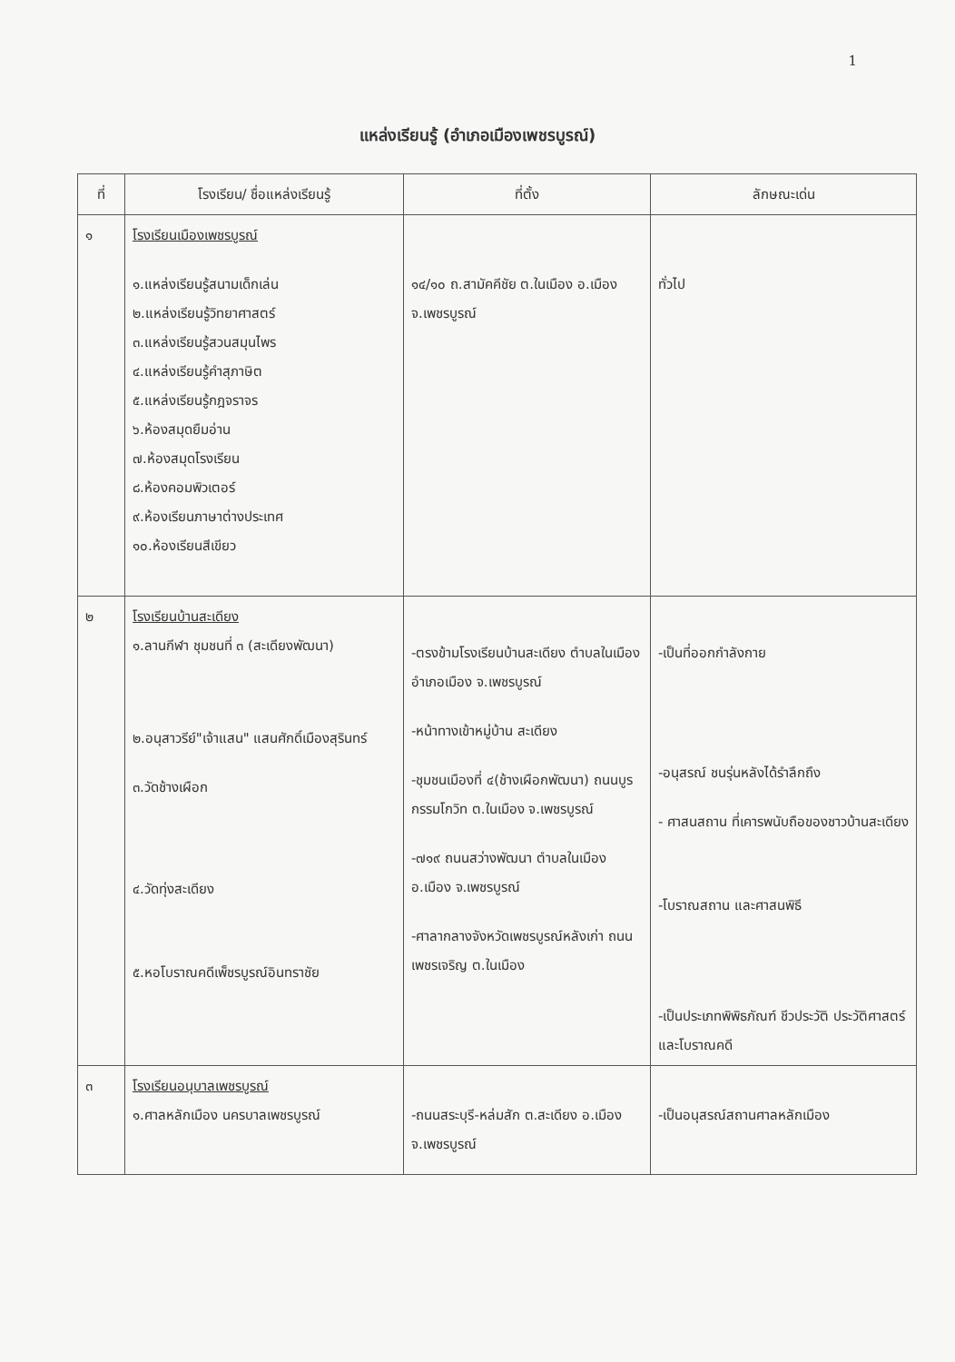1
แหล่งเรียนรู้ (อำเภอเมืองเพชรบูรณ์)
| ที่ | โรงเรียน/ ชื่อแหล่งเรียนรู้ | ที่ตั้ง | ลักษณะเด่น |
| --- | --- | --- | --- |
| ๑ | โรงเรียนเมืองเพชรบูรณ์ ๑.แหล่งเรียนรู้สนามเด็กเล่น ๒.แหล่งเรียนรู้วิทยาศาสตร์ ๓.แหล่งเรียนรู้สวนสมุนไพร ๔.แหล่งเรียนรู้คำสุภาษิต ๕.แหล่งเรียนรู้กฎจราจร ๖.ห้องสมุดยืมอ่าน ๗.ห้องสมุดโรงเรียน ๘.ห้องคอมพิวเตอร์ ๙.ห้องเรียนภาษาต่างประเทศ ๑๐.ห้องเรียนสีเขียว | ๑๔/๑๐ ถ.สามัคคีชัย ต.ในเมือง อ.เมือง จ.เพชรบูรณ์ | ทั่วไป |
| ๒ | โรงเรียนบ้านสะเดียง ๑.ลานกีฬา ชุมชนที่ ๓ (สะเดียงพัฒนา) ๒.อนุสาวรีย์"เจ้าแสน" แสนศักดิ์เมืองสุรินทร์ ๓.วัดช้างเผือก ๔.วัดทุ่งสะเดียง ๕.หอโบราณคดีเพ็ชรบูรณ์อินทราชัย | -ตรงข้ามโรงเรียนบ้านสะเดียง ตำบลในเมือง อำเภอเมือง จ.เพชรบูรณ์ -หน้าทางเข้าหมู่บ้าน สะเดียง -ชุมชนเมืองที่ ๔(ช้างเผือกพัฒนา) ถนนบูรกรรมโกวิท ต.ในเมือง จ.เพชรบูรณ์ -๗๑๙ ถนนสว่างพัฒนา ตำบลในเมือง อ.เมือง จ.เพชรบูรณ์ -ศาลากลางจังหวัดเพชรบูรณ์หลังเก่า ถนนเพชรเจริญ ต.ในเมือง | -เป็นที่ออกกำลังกาย -อนุสรณ์ ชนรุ่นหลังได้รำลึกถึง - ศาสนสถาน ที่เคารพนับถือของชาวบ้านสะเดียง -โบราณสถาน และศาสนพิธี -เป็นประเภทพิพิธภัณฑ์ ชีวประวัติ ประวัติศาสตร์ และโบราณคดี |
| ๓ | โรงเรียนอนุบาลเพชรบูรณ์ ๑.ศาลหลักเมือง นครบาลเพชรบูรณ์ | -ถนนสระบุรี-หล่มสัก ต.สะเดียง อ.เมือง จ.เพชรบูรณ์ | -เป็นอนุสรณ์สถานศาลหลักเมือง |